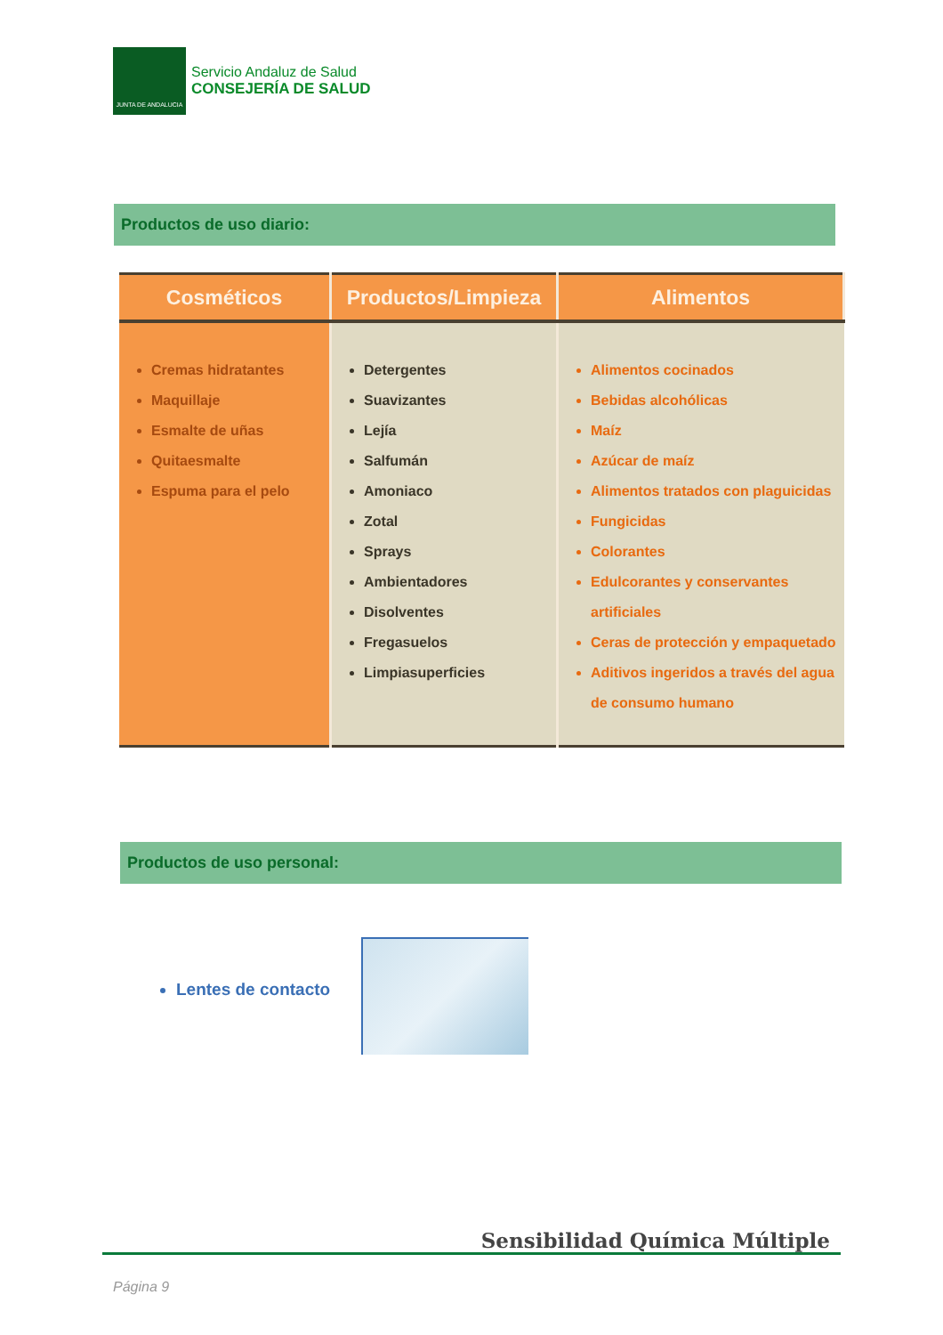JUNTA DE ANDALUCIA
Servicio Andaluz de Salud
CONSEJERÍA DE SALUD
Productos de uso diario:
| Cosméticos | Productos/Limpieza | Alimentos |
| --- | --- | --- |
| Cremas hidratantes Maquillaje Esmalte de uñas Quitaesmalte Espuma para el pelo | Detergentes Suavizantes Lejía Salfumán Amoniaco Zotal Sprays Ambientadores Disolventes Fregasuelos Limpiasuperficies | Alimentos cocinados Bebidas alcohólicas Maíz Azúcar de maíz Alimentos tratados con plaguicidas Fungicidas Colorantes Edulcorantes y conservantes artificiales Ceras de protección y empaquetado Aditivos ingeridos a través del agua de consumo humano |
Productos de uso personal:
Lentes de contacto
Sensibilidad Química Múltiple
Página 9